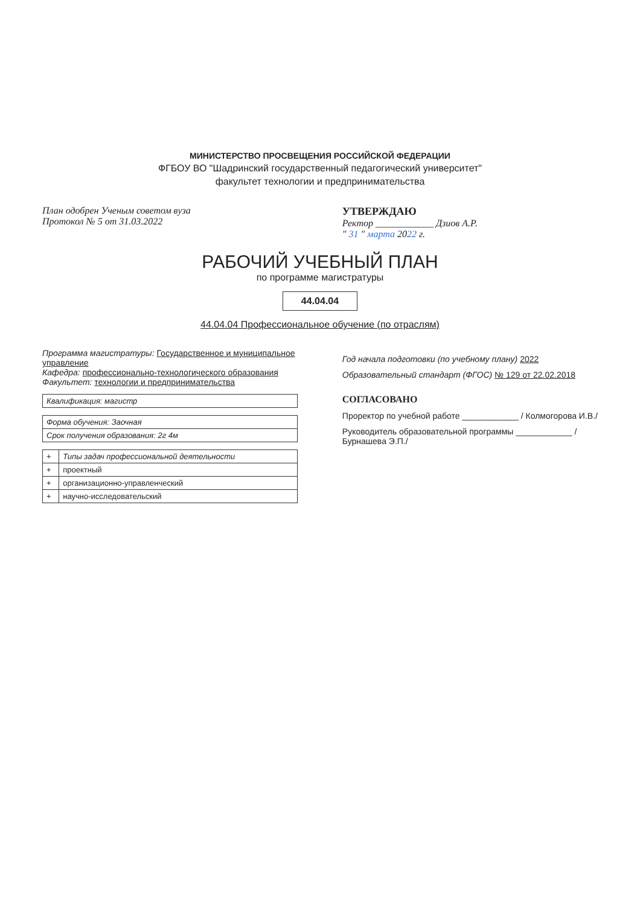МИНИСТЕРСТВО ПРОСВЕЩЕНИЯ РОССИЙСКОЙ ФЕДЕРАЦИИ
ФГБОУ ВО "Шадринский государственный педагогический университет"
факультет технологии и предпринимательства
План одобрен Ученым советом вуза
Протокол № 5 от 31.03.2022
УТВЕРЖДАЮ
Ректор ____________ Дзиов А.Р.
" 31 " марта 2022 г.
РАБОЧИЙ УЧЕБНЫЙ ПЛАН
по программе магистратуры
44.04.04
44.04.04 Профессиональное обучение (по отраслям)
Программа магистратуры: Государственное и муниципальное управление
Кафедра: профессионально-технологического образования
Факультет: технологии и предпринимательства
| Квалификация: магистр |
| Форма обучения: Заочная |
| Срок получения образования: 2г 4м |
| + | Типы задач профессиональной деятельности |
| + | проектный |
| + | организационно-управленческий |
| + | научно-исследовательский |
Год начала подготовки (по учебному плану) 2022
Образовательный стандарт (ФГОС) № 129 от 22.02.2018
СОГЛАСОВАНО
Проректор по учебной работе ____________ / Колмогорова И.В./
Руководитель образовательной программы ____________ / Бурнашева Э.П./